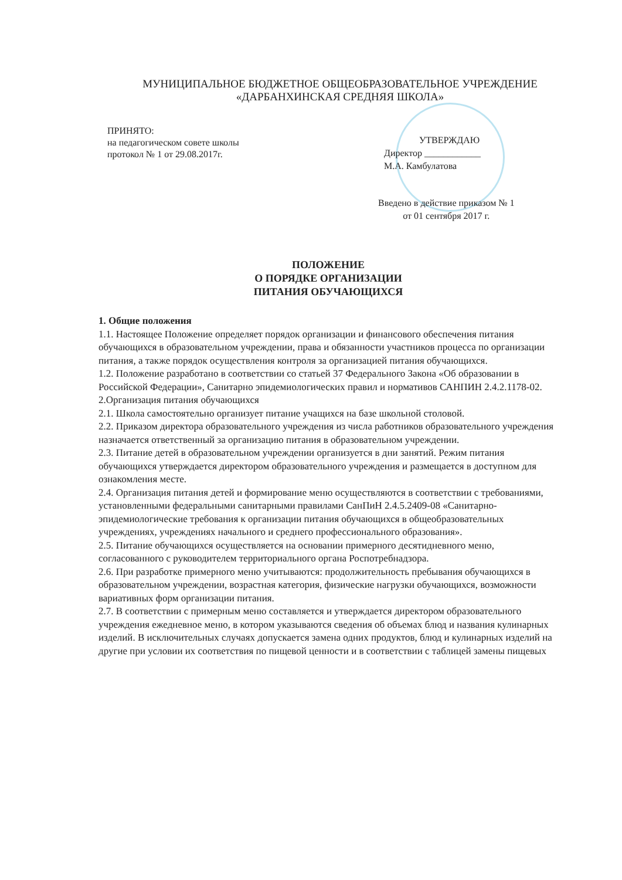МУНИЦИПАЛЬНОЕ БЮДЖЕТНОЕ ОБЩЕОБРАЗОВАТЕЛЬНОЕ УЧРЕЖДЕНИЕ
«ДАРБАНХИНСКАЯ СРЕДНЯЯ ШКОЛА»
ПРИНЯТО:
на педагогическом совете школы
протокол № 1 от 29.08.2017г.
УТВЕРЖДАЮ
Директор ____________
М.А. Камбулатова
Введено в действие приказом № 1
от 01 сентября 2017 г.
ПОЛОЖЕНИЕ
О ПОРЯДКЕ ОРГАНИЗАЦИИ
ПИТАНИЯ ОБУЧАЮЩИХСЯ
1. Общие положения
1.1. Настоящее Положение определяет порядок организации и финансового обеспечения питания обучающихся в образовательном учреждении, права и обязанности участников процесса по организации питания, а также порядок осуществления контроля за организацией питания обучающихся.
1.2. Положение разработано в соответствии со статьей 37 Федерального Закона «Об образовании в Российской Федерации», Санитарно эпидемиологических правил и нормативов САНПИН 2.4.2.1178-02.
2.Организация питания обучающихся
2.1. Школа самостоятельно организует питание учащихся на базе школьной столовой.
2.2. Приказом директора образовательного учреждения из числа работников образовательного учреждения назначается ответственный за организацию питания в образовательном учреждении.
2.3. Питание детей в образовательном учреждении организуется в дни занятий. Режим питания обучающихся утверждается директором образовательного учреждения и размещается в доступном для ознакомления месте.
2.4. Организация питания детей и формирование меню осуществляются в соответствии с требованиями, установленными федеральными санитарными правилами СанПиН 2.4.5.2409-08 «Санитарно-эпидемиологические требования к организации питания обучающихся в общеобразовательных учреждениях, учреждениях начального и среднего профессионального образования».
2.5. Питание обучающихся осуществляется на основании примерного десятидневного меню, согласованного с руководителем территориального органа Роспотребнадзора.
2.6. При разработке примерного меню учитываются: продолжительность пребывания обучающихся в образовательном учреждении, возрастная категория, физические нагрузки обучающихся, возможности вариативных форм организации питания.
2.7. В соответствии с примерным меню составляется и утверждается директором образовательного учреждения ежедневное меню, в котором указываются сведения об объемах блюд и названия кулинарных изделий. В исключительных случаях допускается замена одних продуктов, блюд и кулинарных изделий на другие при условии их соответствия по пищевой ценности и в соответствии с таблицей замены пищевых